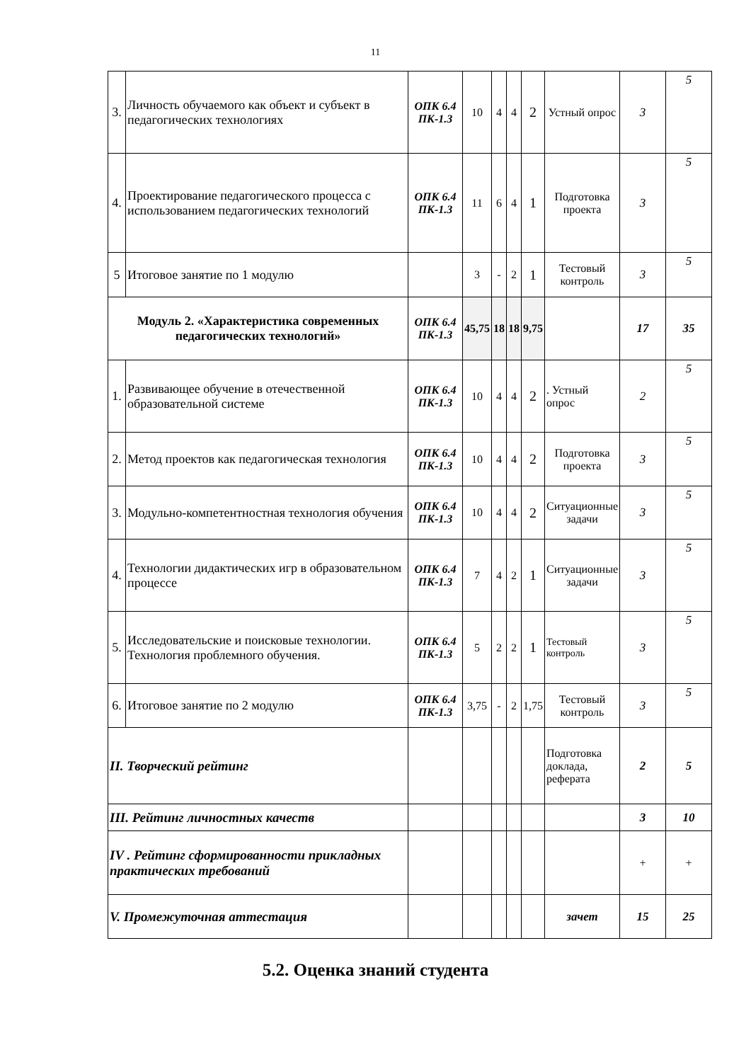11
| 3. | Личность обучаемого как объект и субъект в педагогических технологиях | ОПК 6.4 ПК-1.3 | 10 | 4 | 4 | 2 | Устный опрос | 3 | 5 |
| 4. | Проектирование педагогического процесса с использованием педагогических технологий | ОПК 6.4 ПК-1.3 | 11 | 6 | 4 | 1 | Подготовка проекта | 3 | 5 |
| 5 | Итоговое занятие по 1 модулю | | 3 | - | 2 | 1 | Тестовый контроль | 3 | 5 |
| Модуль 2. «Характеристика современных педагогических технологий» | | ОПК 6.4 ПК-1.3 | 45,75 | 18 | 18 | 9,75 | | 17 | 35 |
| 1. | Развивающее обучение в отечественной образовательной системе | ОПК 6.4 ПК-1.3 | 10 | 4 | 4 | 2 | . Устный опрос | 2 | 5 |
| 2. | Метод проектов как педагогическая технология | ОПК 6.4 ПК-1.3 | 10 | 4 | 4 | 2 | Подготовка проекта | 3 | 5 |
| 3. | Модульно-компетентностная технология обучения | ОПК 6.4 ПК-1.3 | 10 | 4 | 4 | 2 | Ситуационные задачи | 3 | 5 |
| 4. | Технологии дидактических игр в образовательном процессе | ОПК 6.4 ПК-1.3 | 7 | 4 | 2 | 1 | Ситуационные задачи | 3 | 5 |
| 5. | Исследовательские и поисковые технологии. Технология проблемного обучения. | ОПК 6.4 ПК-1.3 | 5 | 2 | 2 | 1 | Тестовый контроль | 3 | 5 |
| 6. | Итоговое занятие по 2 модулю | ОПК 6.4 ПК-1.3 | 3,75 | - | 2 | 1,75 | Тестовый контроль | 3 | 5 |
| II. Творческий рейтинг | | | | | | | Подготовка доклада, реферата | 2 | 5 |
| III. Рейтинг личностных качеств | | | | | | | | 3 | 10 |
| IV . Рейтинг сформированности прикладных практических требований | | | | | | | | + | + |
| V. Промежуточная аттестация | | | | | | | зачет | 15 | 25 |
5.2. Оценка знаний студента